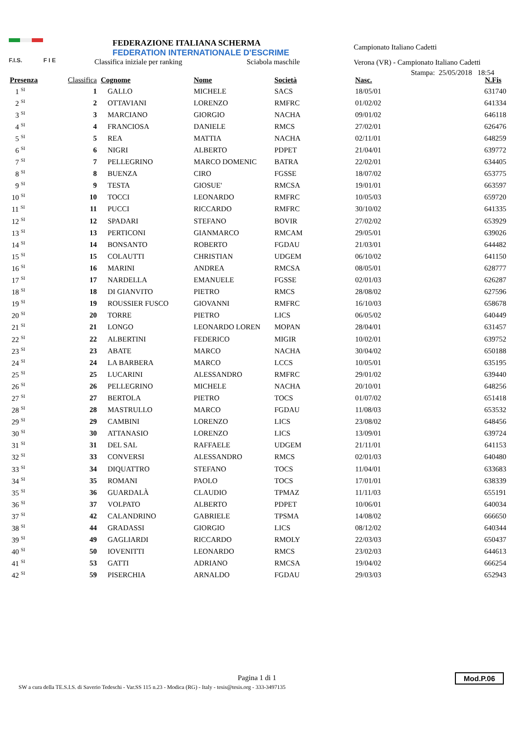F.I.S. F I E
FEDERAZIONE ITALIANA SCHERMA
FEDERATION INTERNATIONALE D'ESCRIME
Classifica iniziale per ranking Sciabola maschile
Campionato Italiano Cadetti
Verona (VR) - Campionato Italiano Cadetti
Stampa: 25/05/2018 18:54
| Presenza | Classifica | Cognome | Nome | Società | Nasc. | N.Fis |
| --- | --- | --- | --- | --- | --- | --- |
| 1 <sup>SI</sup> | 1 | GALLO | MICHELE | SACS | 18/05/01 | 631740 |
| 2 <sup>SI</sup> | 2 | OTTAVIANI | LORENZO | RMFRC | 01/02/02 | 641334 |
| 3 <sup>SI</sup> | 3 | MARCIANO | GIORGIO | NACHA | 09/01/02 | 646118 |
| 4 <sup>SI</sup> | 4 | FRANCIOSA | DANIELE | RMCS | 27/02/01 | 626476 |
| 5 <sup>SI</sup> | 5 | REA | MATTIA | NACHA | 02/11/01 | 648259 |
| 6 <sup>SI</sup> | 6 | NIGRI | ALBERTO | PDPET | 21/04/01 | 639772 |
| 7 <sup>SI</sup> | 7 | PELLEGRINO | MARCO DOMENIC | BATRA | 22/02/01 | 634405 |
| 8 <sup>SI</sup> | 8 | BUENZA | CIRO | FGSSE | 18/07/02 | 653775 |
| 9 <sup>SI</sup> | 9 | TESTA | GIOSUE' | RMCSA | 19/01/01 | 663597 |
| 10 <sup>SI</sup> | 10 | TOCCI | LEONARDO | RMFRC | 10/05/03 | 659720 |
| 11 <sup>SI</sup> | 11 | PUCCI | RICCARDO | RMFRC | 30/10/02 | 641335 |
| 12 <sup>SI</sup> | 12 | SPADARI | STEFANO | BOVIR | 27/02/02 | 653929 |
| 13 <sup>SI</sup> | 13 | PERTICONI | GIANMARCO | RMCAM | 29/05/01 | 639026 |
| 14 <sup>SI</sup> | 14 | BONSANTO | ROBERTO | FGDAU | 21/03/01 | 644482 |
| 15 <sup>SI</sup> | 15 | COLAUTTI | CHRISTIAN | UDGEM | 06/10/02 | 641150 |
| 16 <sup>SI</sup> | 16 | MARINI | ANDREA | RMCSA | 08/05/01 | 628777 |
| 17 <sup>SI</sup> | 17 | NARDELLA | EMANUELE | FGSSE | 02/01/03 | 626287 |
| 18 <sup>SI</sup> | 18 | DI GIANVITO | PIETRO | RMCS | 28/08/02 | 627596 |
| 19 <sup>SI</sup> | 19 | ROUSSIER FUSCO | GIOVANNI | RMFRC | 16/10/03 | 658678 |
| 20 <sup>SI</sup> | 20 | TORRE | PIETRO | LICS | 06/05/02 | 640449 |
| 21 <sup>SI</sup> | 21 | LONGO | LEONARDO LOREN | MOPAN | 28/04/01 | 631457 |
| 22 <sup>SI</sup> | 22 | ALBERTINI | FEDERICO | MIGIR | 10/02/01 | 639752 |
| 23 <sup>SI</sup> | 23 | ABATE | MARCO | NACHA | 30/04/02 | 650188 |
| 24 <sup>SI</sup> | 24 | LA BARBERA | MARCO | LCCS | 10/05/01 | 635195 |
| 25 <sup>SI</sup> | 25 | LUCARINI | ALESSANDRO | RMFRC | 29/01/02 | 639440 |
| 26 <sup>SI</sup> | 26 | PELLEGRINO | MICHELE | NACHA | 20/10/01 | 648256 |
| 27 <sup>SI</sup> | 27 | BERTOLA | PIETRO | TOCS | 01/07/02 | 651418 |
| 28 <sup>SI</sup> | 28 | MASTRULLO | MARCO | FGDAU | 11/08/03 | 653532 |
| 29 <sup>SI</sup> | 29 | CAMBINI | LORENZO | LICS | 23/08/02 | 648456 |
| 30 <sup>SI</sup> | 30 | ATTANASIO | LORENZO | LICS | 13/09/01 | 639724 |
| 31 <sup>SI</sup> | 31 | DEL SAL | RAFFAELE | UDGEM | 21/11/01 | 641153 |
| 32 <sup>SI</sup> | 33 | CONVERSI | ALESSANDRO | RMCS | 02/01/03 | 640480 |
| 33 <sup>SI</sup> | 34 | DIQUATTRO | STEFANO | TOCS | 11/04/01 | 633683 |
| 34 <sup>SI</sup> | 35 | ROMANI | PAOLO | TOCS | 17/01/01 | 638339 |
| 35 <sup>SI</sup> | 36 | GUARDALÀ | CLAUDIO | TPMAZ | 11/11/03 | 655191 |
| 36 <sup>SI</sup> | 37 | VOLPATO | ALBERTO | PDPET | 10/06/01 | 640034 |
| 37 <sup>SI</sup> | 42 | CALANDRINO | GABRIELE | TPSMA | 14/08/02 | 666650 |
| 38 <sup>SI</sup> | 44 | GRADASSI | GIORGIO | LICS | 08/12/02 | 640344 |
| 39 <sup>SI</sup> | 49 | GAGLIARDI | RICCARDO | RMOLY | 22/03/03 | 650437 |
| 40 <sup>SI</sup> | 50 | IOVENITTI | LEONARDO | RMCS | 23/02/03 | 644613 |
| 41 <sup>SI</sup> | 53 | GATTI | ADRIANO | RMCSA | 19/04/02 | 666254 |
| 42 <sup>SI</sup> | 59 | PISERCHIA | ARNALDO | FGDAU | 29/03/03 | 652943 |
Pagina 1 di 1
SW a cura della TE.S.I.S. di Saverio Tedeschi - Var.SS 115 n.23 - Modica (RG) - Italy - tesis@tesis.org - 333-3497135
Mod.P.06